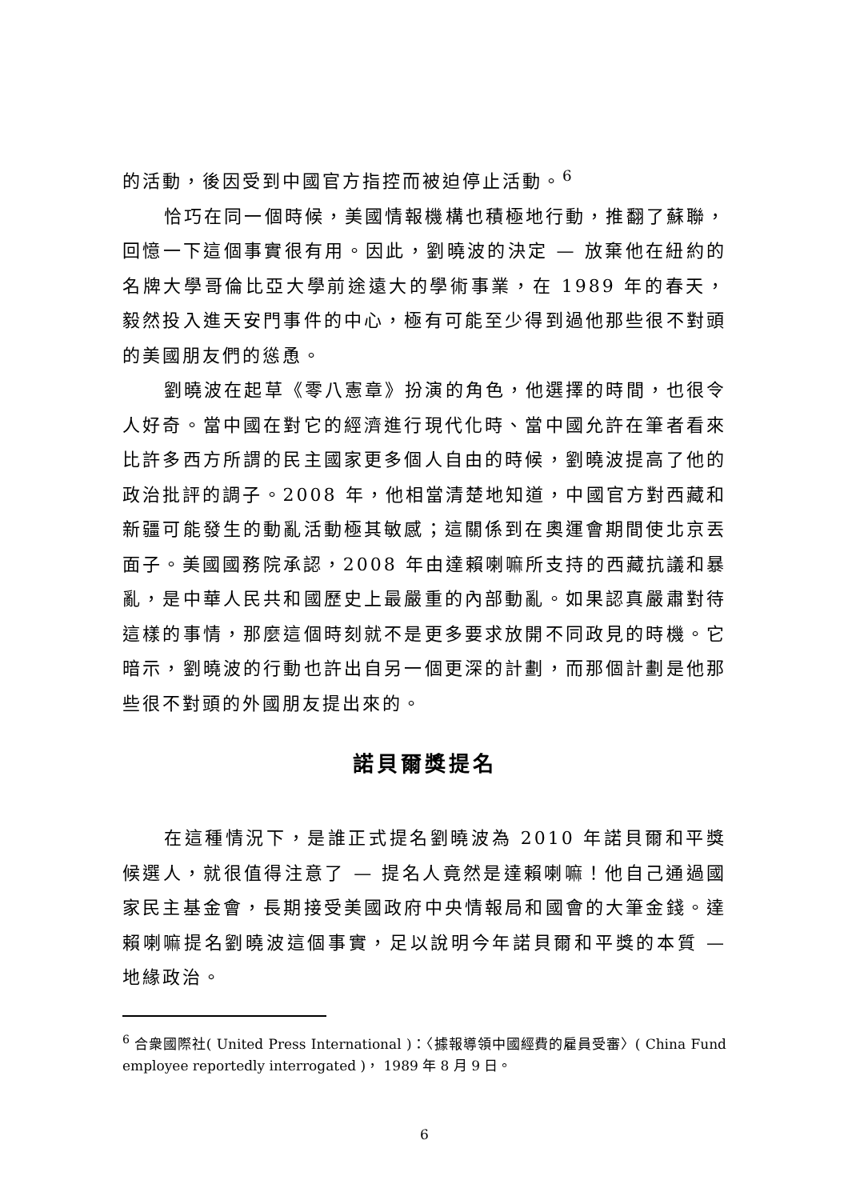的活動，後因受到中國官方指控而被迫停止活動。<sup>6</sup>
恰巧在同一個時候，美國情報機構也積極地行動，推翻了蘇聯，回憶一下這個事實很有用。因此，劉曉波的決定 — 放棄他在紐約的名牌大學哥倫比亞大學前途遠大的學術事業，在 1989 年的春天，毅然投入進天安門事件的中心，極有可能至少得到過他那些很不對頭的美國朋友們的慫恿。
劉曉波在起草《零八憲章》扮演的角色，他選擇的時間，也很令人好奇。當中國在對它的經濟進行現代化時、當中國允許在筆者看來比許多西方所謂的民主國家更多個人自由的時候，劉曉波提高了他的政治批評的調子。2008 年，他相當清楚地知道，中國官方對西藏和新疆可能發生的動亂活動極其敏感；這關係到在奧運會期間使北京丟面子。美國國務院承認，2008 年由達賴喇嘛所支持的西藏抗議和暴亂，是中華人民共和國歷史上最嚴重的內部動亂。如果認真嚴肅對待這樣的事情，那麼這個時刻就不是更多要求放開不同政見的時機。它暗示，劉曉波的行動也許出自另一個更深的計劃，而那個計劃是他那些很不對頭的外國朋友提出來的。
諾貝爾獎提名
在這種情況下，是誰正式提名劉曉波為 2010 年諾貝爾和平獎候選人，就很值得注意了 — 提名人竟然是達賴喇嘛！他自己通過國家民主基金會，長期接受美國政府中央情報局和國會的大筆金錢。達賴喇嘛提名劉曉波這個事實，足以說明今年諾貝爾和平獎的本質 — 地緣政治。
<sup>6</sup> 合衆國際社( United Press International )：〈據報導領中國經費的雇員受審〉( China Fund employee reportedly interrogated )， 1989 年 8 月 9 日。
6